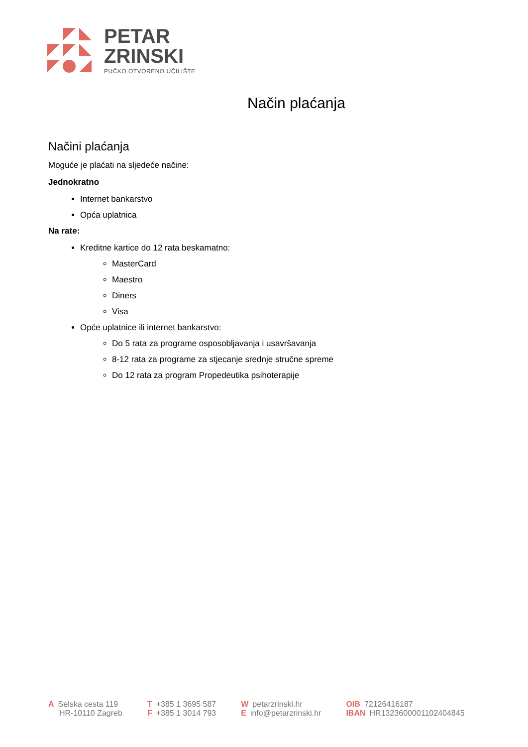PETAR
ZRINSKI
PUČKO OTVORENO UČILIŠTE
Način plaćanja
Načini plaćanja
Moguće je plaćati na sljedeće načine:
Jednokratno
Internet bankarstvo
Opća uplatnica
Na rate:
Kreditne kartice do 12 rata beskamatno:
MasterCard
Maestro
Diners
Visa
Opće uplatnice ili internet bankarstvo:
Do 5 rata za programe osposobljavanja i usavršavanja
8-12 rata za programe za stjecanje srednje stručne spreme
Do 12 rata za program Propedeutika psihoterapije
A Selska cesta 119
HR-10110 Zagreb
T +385 1 3695 587
F +385 1 3014 793
Wpetarzrinski.hr
Einfo@petarzrinski.hr
OIB 72126416187
IBAN HR1323600001102404845